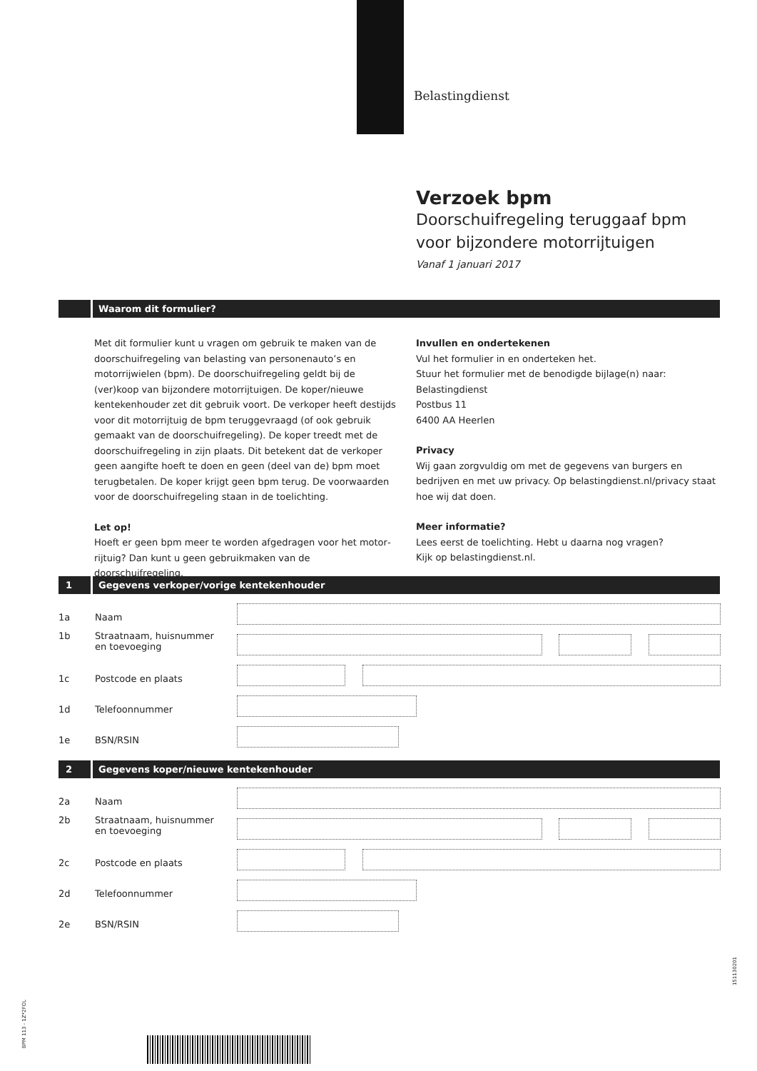Belastingdienst
Verzoek bpm
Doorschuifregeling teruggaaf bpm
voor bijzondere motorrijtuigen
Vanaf 1 januari 2017
Waarom dit formulier?
Met dit formulier kunt u vragen om gebruik te maken van de door­schuifregeling van belasting van personenauto’s en motorrijwielen (bpm). De doorschuifregeling geldt bij de (ver)koop van bijzondere motorrijtuigen. De koper/nieuwe kentekenhouder zet dit gebruik voort. De verkoper heeft destijds voor dit motorrijtuig de bpm teruggevraagd (of ook gebruik gemaakt van de doorschuifregeling). De koper treedt met de doorschuifregeling in zijn plaats. Dit betekent dat de verkoper geen aangifte hoeft te doen en geen (deel van de) bpm moet terugbetalen. De koper krijgt geen bpm terug. De voorwaarden voor de doorschuifregeling staan in de toelichting.
Let op!
Hoeft er geen bpm meer te worden afgedragen voor het motor­rijtuig? Dan kunt u geen gebruikmaken van de doorschuifregeling.
Invullen en ondertekenen
Vul het formulier in en onderteken het.
Stuur het formulier met de benodigde bijlage(n) naar:
Belastingdienst
Postbus 11
6400 AA Heerlen
Privacy
Wij gaan zorgvuldig om met de gegevens van burgers en bedrijven en met uw privacy. Op belastingdienst.nl/privacy staat hoe wij dat doen.
Meer informatie?
Lees eerst de toelichting. Hebt u daarna nog vragen?
Kijk op belastingdienst.nl.
1
Gegevens verkoper/vorige kentekenhouder
1a Naam
1b Straatnaam, huisnummer
en toevoeging
1c Postcode en plaats
1d Telefoonnummer
1e BSN/RSIN
2
Gegevens koper/nieuwe kentekenhouder
2a Naam
2b Straatnaam, huisnummer
en toevoeging
2c Postcode en plaats
2d Telefoonnummer
2e BSN/RSIN
BPM 113 - 1Z*2FOL
151130201